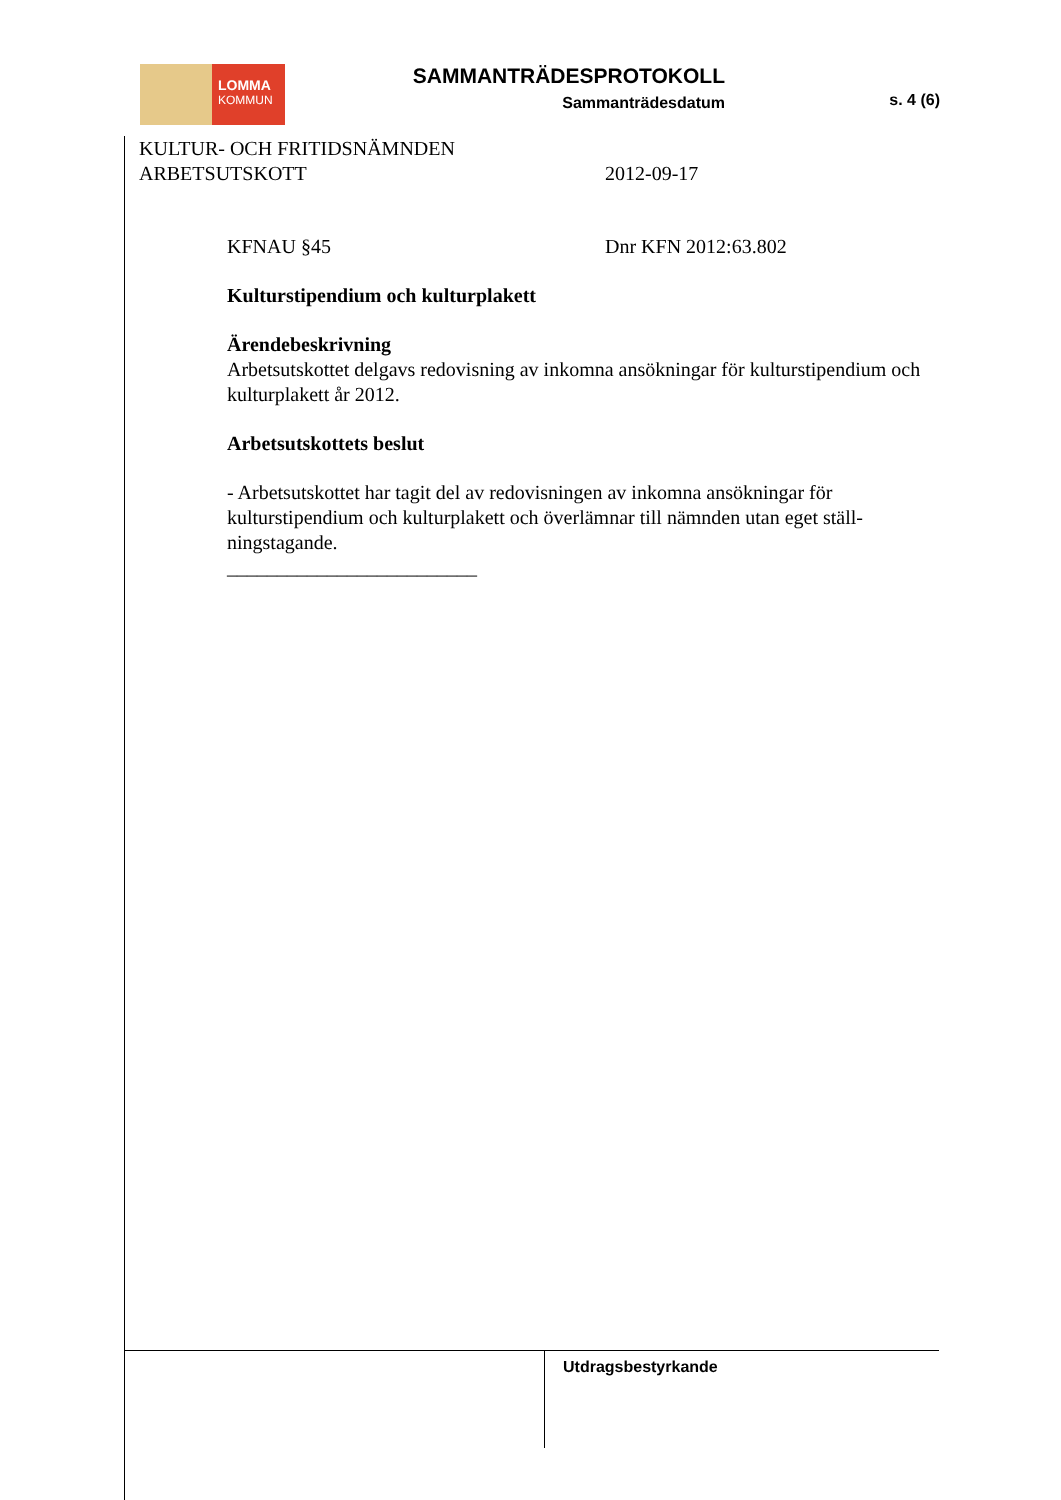LOMMA
KOMMUN
SAMMANTRÄDESPROTOKOLL
Sammanträdesdatum
s. 4 (6)
KULTUR- OCH FRITIDSNÄMNDEN
ARBETSUTSKOTT 2012-09-17
KFNAU §45 Dnr KFN 2012:63.802
Kulturstipendium och kulturplakett
Ärendebeskrivning
Arbetsutskottet delgavs redovisning av inkomna ansökningar för kulturstipendium och kulturplakett år 2012.
Arbetsutskottets beslut
- Arbetsutskottet har tagit del av redovisningen av inkomna ansökningar för kulturstipendium och kulturplakett och överlämnar till nämnden utan eget ställ-ningstagande.
_________________________
Utdragsbestyrkande